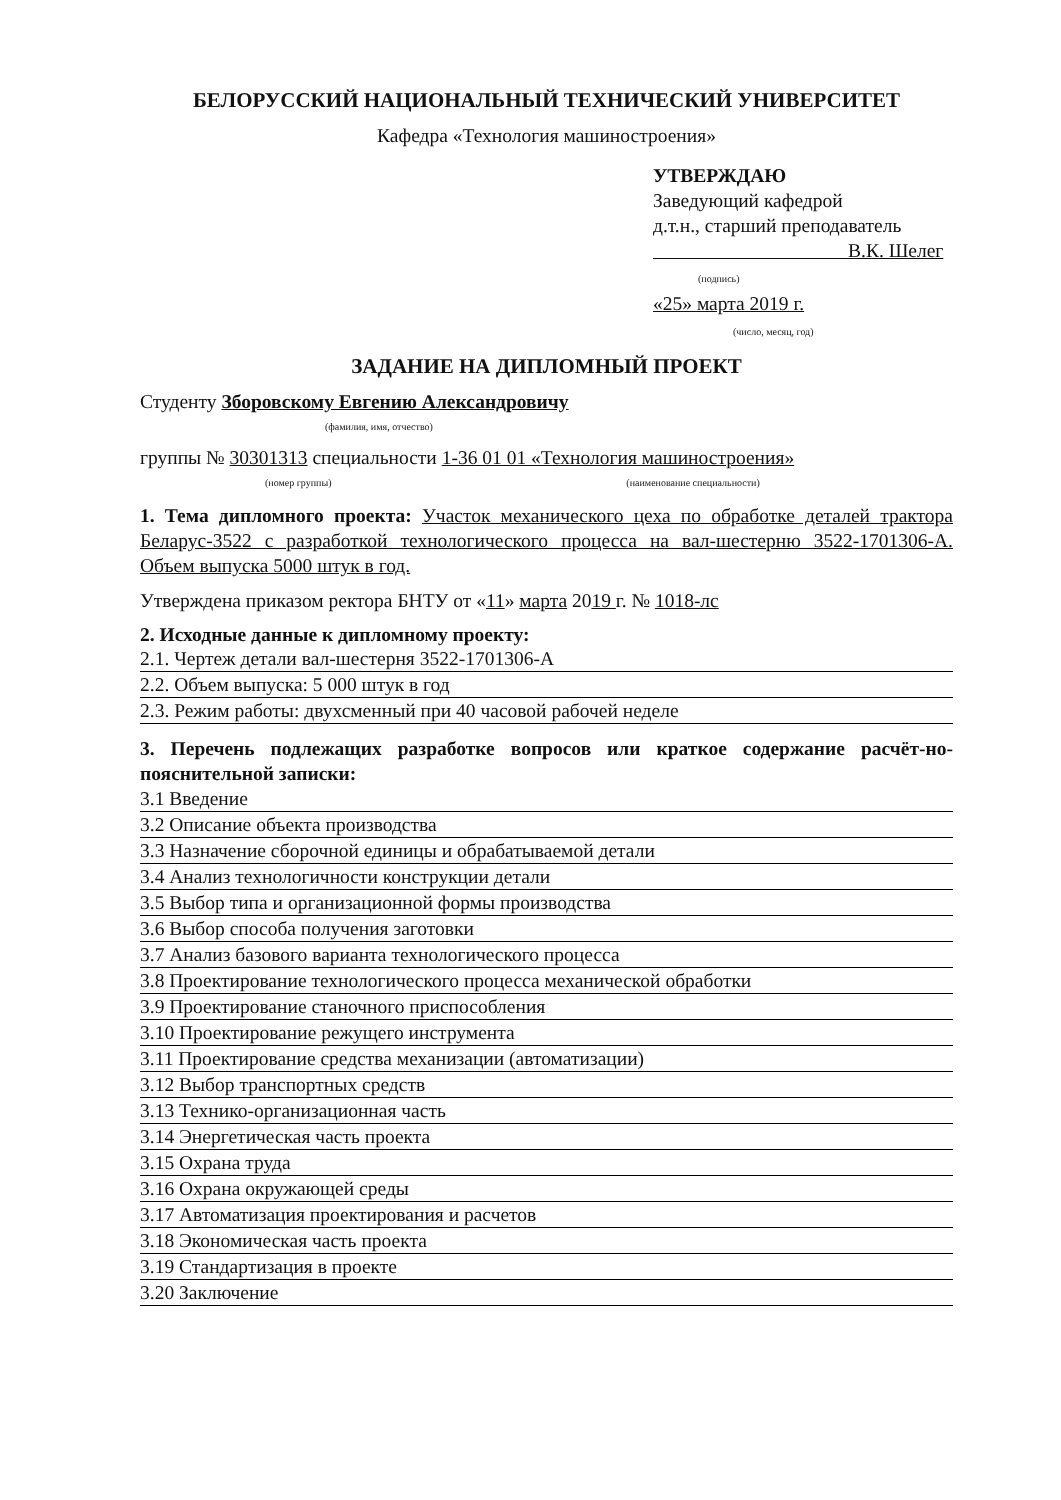БЕЛОРУССКИЙ НАЦИОНАЛЬНЫЙ ТЕХНИЧЕСКИЙ УНИВЕРСИТЕТ
Кафедра «Технология машиностроения»
УТВЕРЖДАЮ
Заведующий кафедрой
д.т.н., старший преподаватель
В.К. Шелег
(подпись)
«25» марта 2019 г.
(число, месяц, год)
ЗАДАНИЕ НА ДИПЛОМНЫЙ ПРОЕКТ
Студенту Зборовскому Евгению Александровичу
(фамилия, имя, отчество)
группы № 30301313 специальности 1-36 01 01 «Технология машиностроения»
(номер группы) (наименование специальности)
1. Тема дипломного проекта: Участок механического цеха по обработке деталей трактора Беларус-3522 с разработкой технологического процесса на вал-шестерню 3522-1701306-А. Объем выпуска 5000 штук в год.
Утверждена приказом ректора БНТУ от «11» марта 2019 г. № 1018-лс
2. Исходные данные к дипломному проекту:
2.1. Чертеж детали вал-шестерня 3522-1701306-А
2.2. Объем выпуска: 5 000 штук в год
2.3. Режим работы: двухсменный при 40 часовой рабочей неделе
3. Перечень подлежащих разработке вопросов или краткое содержание расчёт-но-пояснительной записки:
3.1 Введение
3.2 Описание объекта производства
3.3 Назначение сборочной единицы и обрабатываемой детали
3.4 Анализ технологичности конструкции детали
3.5 Выбор типа и организационной формы производства
3.6 Выбор способа получения заготовки
3.7 Анализ базового варианта технологического процесса
3.8 Проектирование технологического процесса механической обработки
3.9 Проектирование станочного приспособления
3.10 Проектирование режущего инструмента
3.11 Проектирование средства механизации (автоматизации)
3.12 Выбор транспортных средств
3.13 Технико-организационная часть
3.14 Энергетическая часть проекта
3.15 Охрана труда
3.16 Охрана окружающей среды
3.17 Автоматизация проектирования и расчетов
3.18 Экономическая часть проекта
3.19 Стандартизация в проекте
3.20 Заключение